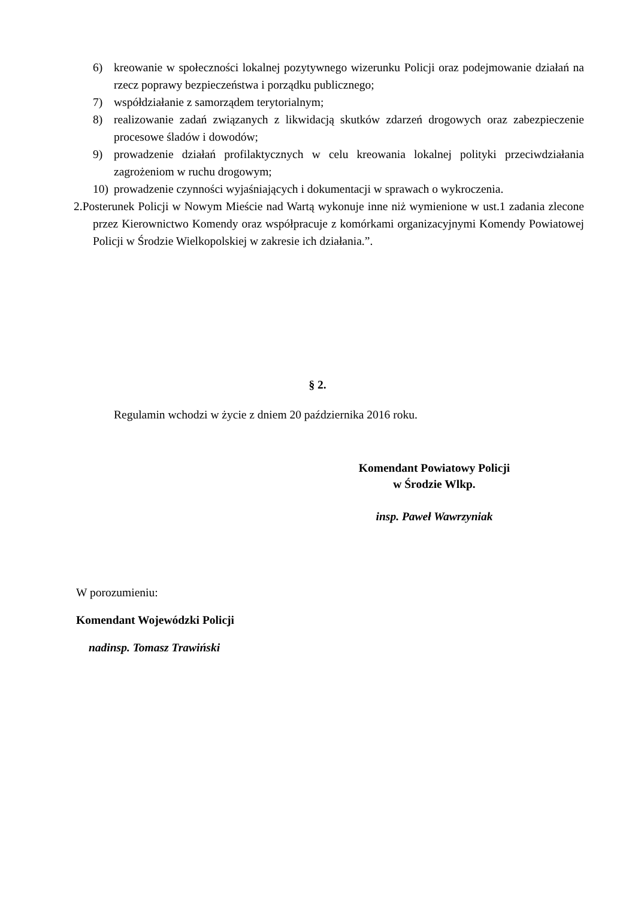6) kreowanie w społeczności lokalnej pozytywnego wizerunku Policji oraz podejmowanie działań na rzecz poprawy bezpieczeństwa i porządku publicznego;
7) współdziałanie z samorządem terytorialnym;
8) realizowanie zadań związanych z likwidacją skutków zdarzeń drogowych oraz zabezpieczenie procesowe śladów i dowodów;
9) prowadzenie działań profilaktycznych w celu kreowania lokalnej polityki przeciwdziałania zagrożeniom w ruchu drogowym;
10) prowadzenie czynności wyjaśniających i dokumentacji w sprawach o wykroczenia.
2. Posterunek Policji w Nowym Mieście nad Wartą wykonuje inne niż wymienione w ust.1 zadania zlecone przez Kierownictwo Komendy oraz współpracuje z komórkami organizacyjnymi Komendy Powiatowej Policji w Środzie Wielkopolskiej w zakresie ich działania.”.
§ 2.
Regulamin wchodzi w życie z dniem 20 października 2016 roku.
Komendant Powiatowy Policji
w Środzie Wlkp.
insp. Paweł Wawrzyniak
W porozumieniu:
Komendant Wojewódzki Policji
nadinsp. Tomasz Trawiński